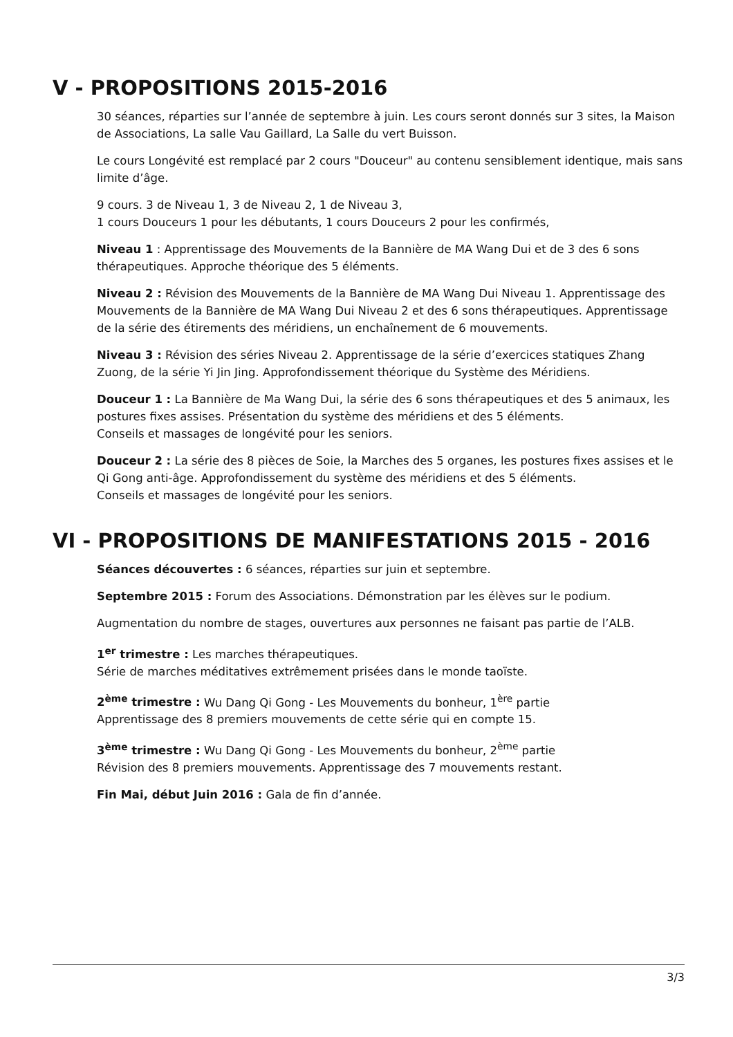V - PROPOSITIONS 2015-2016
30 séances, réparties sur l’année de septembre à juin. Les cours seront donnés sur 3 sites, la Maison de Associations, La salle Vau Gaillard, La Salle du vert Buisson.
Le cours Longévité est remplacé par 2 cours "Douceur" au contenu sensiblement identique, mais sans limite d’âge.
9 cours. 3 de Niveau 1, 3 de Niveau 2, 1 de Niveau 3,
1 cours Douceurs 1 pour les débutants, 1 cours Douceurs 2 pour les confirmés,
Niveau 1 : Apprentissage des Mouvements de la Bannière de MA Wang Dui et de 3 des 6 sons thérapeutiques. Approche théorique des 5 éléments.
Niveau 2 : Révision des Mouvements de la Bannière de MA Wang Dui Niveau 1. Apprentissage des Mouvements de la Bannière de MA Wang Dui Niveau 2 et des 6 sons thérapeutiques. Apprentissage de la série des étirements des méridiens, un enchaînement de 6 mouvements.
Niveau 3 : Révision des séries Niveau 2. Apprentissage de la série d’exercices statiques Zhang Zuong, de la série Yi Jin Jing. Approfondissement théorique du Système des Méridiens.
Douceur 1 : La Bannière de Ma Wang Dui, la série des 6 sons thérapeutiques et des 5 animaux, les postures fixes assises. Présentation du système des méridiens et des 5 éléments.
Conseils et massages de longévité pour les seniors.
Douceur 2 : La série des 8 pièces de Soie, la Marches des 5 organes, les postures fixes assises et le Qi Gong anti-âge. Approfondissement du système des méridiens et des 5 éléments.
Conseils et massages de longévité pour les seniors.
VI - PROPOSITIONS DE MANIFESTATIONS 2015 - 2016
Séances découvertes : 6 séances, réparties sur juin et septembre.
Septembre 2015 : Forum des Associations. Démonstration par les élèves sur le podium.
Augmentation du nombre de stages, ouvertures aux personnes ne faisant pas partie de l’ALB.
1<sup>er</sup> trimestre : Les marches thérapeutiques.
Série de marches méditatives extrêmement prisées dans le monde taoïste.
2<sup>ème</sup> trimestre : Wu Dang Qi Gong - Les Mouvements du bonheur, 1<sup>ère</sup> partie
Apprentissage des 8 premiers mouvements de cette série qui en compte 15.
3<sup>ème</sup> trimestre : Wu Dang Qi Gong - Les Mouvements du bonheur, 2<sup>ème</sup> partie
Révision des 8 premiers mouvements. Apprentissage des 7 mouvements restant.
Fin Mai, début Juin 2016 : Gala de fin d’année.
3/3